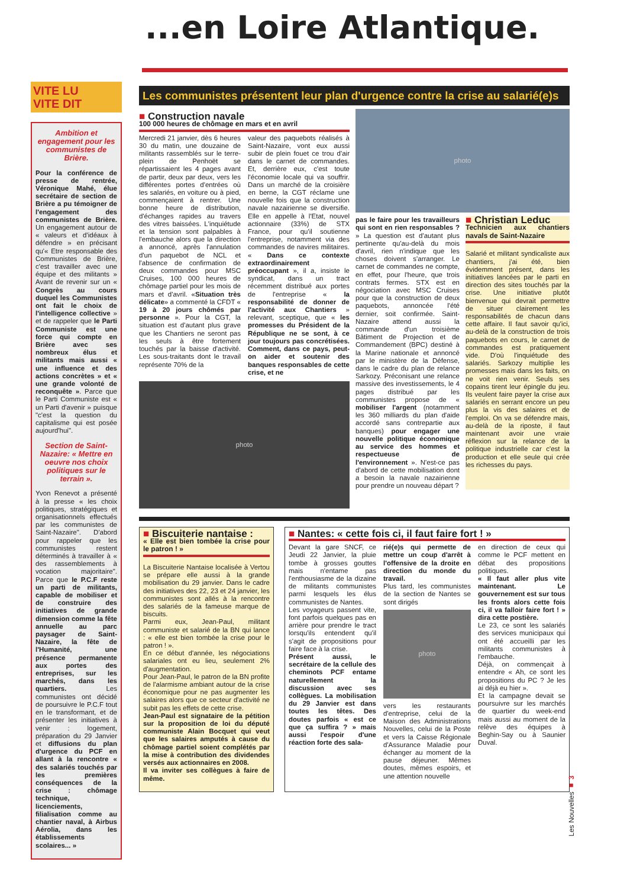...en Loire Atlantique.
VITE LU
VITE DIT
Ambition et engagement pour les communistes de Brière.
Pour la conférence de presse de rentrée, Véronique Mahé, élue secrétaire de section de Brière a pu témoigner de l'engagement des communistes de Brière. Un engagement autour de « valeurs et d'idéaux à défendre » en précisant qu'« Etre responsable des Communistes de Brière, c'est travailler avec une équipe et des militants » Avant de revenir sur un « Congrès au cours duquel les Communistes ont fait le choix de l'intelligence collective » et de rappeler que le Parti Communiste est une force qui compte en Brière avec ses nombreux élus et militants mais aussi « une influence et des actions concrètes » et « une grande volonté de reconquête ». Parce que le Parti Communiste est « un Parti d'avenir » puisque "c'est la question du capitalisme qui est posée aujourd'hui".
Section de Saint-Nazaire: « Mettre en oeuvre nos choix politiques sur le terrain ».
Yvon Renevot a présenté à la presse « les choix politiques, stratégiques et organisationnels effectués par les communistes de Saint-Nazaire". D'abord pour rappeler que les communistes restent déterminés à travailler à « des rassemblements à vocation majoritaire". Parce que le P.C.F reste un parti de militants, capable de mobiliser et de construire des initiatives de grande dimension comme la fête annuelle au parc paysager de Saint-Nazaire, la fête de l'Humanité, une présence permanente aux portes des entreprises, sur les marchés, dans les quartiers. Les communistes ont décidé de poursuivre le P.C.F tout en le transformant, et de présenter les initiatives à venir : logement, préparation du 29 Janvier et diffusions du plan d'urgence du PCF en allant à la rencontre « des salariés touchés par les premières conséquences de la crise : chômage technique, licenciements, filialisation comme au chantier naval, à Airbus Aérolia, dans les établissements scolaires... »
Les communistes présentent leur plan d'urgence contre la crise au salarié(e)s
■ Construction navale
100 000 heures de chômage en mars et en avril
Mercredi 21 janvier, dès 6 heures 30 du matin, une douzaine de militants rassemblés sur le terre-plein de Penhoët se répartissaient les 4 pages avant de partir, deux par deux, vers les différentes portes d'entrées où les salariés, en voiture ou à pied, commençaient à rentrer. Une bonne heure de distribution, d'échanges rapides au travers des vitres baissées. L'inquiétude et la tension sont palpables à l'embauche alors que la direction a annoncé, après l'annulation d'un paquebot de NCL et l'absence de confirmation de deux commandes pour MSC Cruises, 100 000 heures de chômage partiel pour les mois de mars et d'avril. «Situation très délicate» a commenté la CFDT « 19 à 20 jours chômés par personne ». Pour la CGT, la situation est d'autant plus grave que les Chantiers ne seront pas les seuls à être fortement touchés par la baisse d'activité. Les sous-traitants dont le travail représente 70% de la
valeur des paquebots réalisés à Saint-Nazaire, vont eux aussi subir de plein fouet ce trou d'air dans le carnet de commandes. Et, derrière eux, c'est toute l'économie locale qui va souffrir. Dans un marché de la croisière en berne, la CGT réclame une nouvelle fois que la construction navale nazairienne se diversifie. Elle en appelle à l'Etat, nouvel actionnaire (33%) de STX France, pour qu'il soutienne l'entreprise, notamment via des commandes de navires militaires. « Dans ce contexte extraordinairement préoccupant », il a, insiste le syndicat, dans un tract récemment distribué aux portes de l'entreprise « la responsabilité de donner de l'activité aux Chantiers » relevant, sceptique, que « les promesses du Président de la République ne se sont, à ce jour toujours pas concrétisées. Comment, dans ce pays, peut-on aider et soutenir des banques responsables de cette crise, et ne
photo
photo
pas le faire pour les travailleurs qui sont en rien responsables ? » La question est d'autant plus pertinente qu'au-delà du mois d'avril, rien n'indique que les choses doivent s'arranger. Le carnet de commandes ne compte, en effet, pour l'heure, que trois contrats fermes. STX est en négociation avec MSC Cruises pour que la construction de deux paquebots, annoncée l'été dernier, soit confirmée. Saint-Nazaire attend aussi la commande d'un troisième Bâtiment de Projection et de Commandement (BPC) destiné à la Marine nationale et annoncé par le ministère de la Défense, dans le cadre du plan de relance Sarkozy. Préconisant une relance massive des investissements, le 4 pages distribué par les communistes propose de « mobiliser l'argent (notamment les 360 milliards du plan d'aide accordé sans contrepartie aux banques) pour engager une nouvelle politique économique au service des hommes et respectueuse de l'environnement ». N'est-ce pas d'abord de cette mobilisation dont a besoin la navale nazairienne pour prendre un nouveau départ ?
■ Christian Leduc
Technicien aux chantiers navals de Saint-Nazaire
Salarié et militant syndicaliste aux chantiers, j'ai été, bien évidemment présent, dans les initiatives lancées par le parti en direction des sites touchés par la crise. Une initiative plutôt bienvenue qui devrait permettre de situer clairement les responsabilités de chacun dans cette affaire. Il faut savoir qu'ici, au-delà de la construction de trois paquebots en cours, le carnet de commandes est pratiquement vide. D'où l'inquiétude des salariés. Sarkozy multiplie les promesses mais dans les faits, on ne voit rien venir. Seuls ses copains tirent leur épingle du jeu. Ils veulent faire payer la crise aux salariés en serrant encore un peu plus la vis des salaires et de l'emploi. On va se défendre mais, au-delà de la riposte, il faut maintenant avoir une vraie réflexion sur la relance de la politique industrielle car c'est la production et elle seule qui crée les richesses du pays.
■ Biscuiterie nantaise :
« Elle est bien tombée la crise pour le patron ! »
La Biscuiterie Nantaise localisée à Vertou se prépare elle aussi à la grande mobilisation du 29 janvier. Dans le cadre des initiatives des 22, 23 et 24 janvier, les communistes sont allés à la rencontre des salariés de la fameuse marque de biscuits.
Parmi eux, Jean-Paul, militant communiste et salarié de la BN qui lance : « elle est bien tombée la crise pour le patron ! ».
En ce début d'année, les négociations salariales ont eu lieu, seulement 2% d'augmentation.
Pour Jean-Paul, le patron de la BN profite de l'alarmisme ambiant autour de la crise économique pour ne pas augmenter les salaires alors que ce secteur d'activité ne subit pas les effets de cette crise.
Jean-Paul est signataire de la pétition sur la proposition de loi du député communiste Alain Bocquet qui veut que les salaires amputés à cause du chômage partiel soient complétés par la mise à contribution des dividendes versés aux actionnaires en 2008.
Il va inviter ses collègues à faire de même.
■ Nantes: « cette fois ci, il faut faire fort ! »
Devant la gare SNCF, ce Jeudi 22 Janvier, la pluie tombe à grosses gouttes mais n'entame pas l'enthousiasme de la dizaine de militants communistes parmi lesquels les élus communistes de Nantes.
Les voyageurs passent vite, font parfois quelques pas en arrière pour prendre le tract lorsqu'ils entendent qu'il s'agit de propositions pour faire face à la crise.
Présent aussi, le secrétaire de la cellule des cheminots PCF entame naturellement la discussion avec ses collègues. La mobilisation du 29 Janvier est dans toutes les têtes. Des doutes parfois « est ce que ça suffira ? » mais aussi l'espoir d'une réaction forte des sala-
rié(e)s qui permette de mettre un coup d'arrêt à l'offensive de la droite en direction du monde du travail.
Plus tard, les communistes de la section de Nantes se sont dirigés
photo
vers les restaurants d'entreprise, celui de la Maison des Administrations Nouvelles, celui de la Poste et vers la Caisse Régionale d'Assurance Maladie pour échanger au moment de la pause déjeuner. Mêmes doutes, mêmes espoirs, et une attention nouvelle
en direction de ceux qui comme le PCF mettent en débat des propositions politiques.
« Il faut aller plus vite maintenant. Le gouvernement est sur tous les fronts alors cette fois ci, il va falloir faire fort ! » dira cette postière.
Le 23, ce sont les salariés des services municipaux qui ont été accueilli par les militants communistes à l'embauche.
Déjà, on commençait à entendre « Ah, ce sont les propositions du PC ? Je les ai déjà eu hier ».
Et la campagne devait se poursuivre sur les marchés de quartier du week-end mais aussi au moment de la relève des équipes à Beghin-Say ou à Saunier Duval.
Les Nouvelles ■ 3